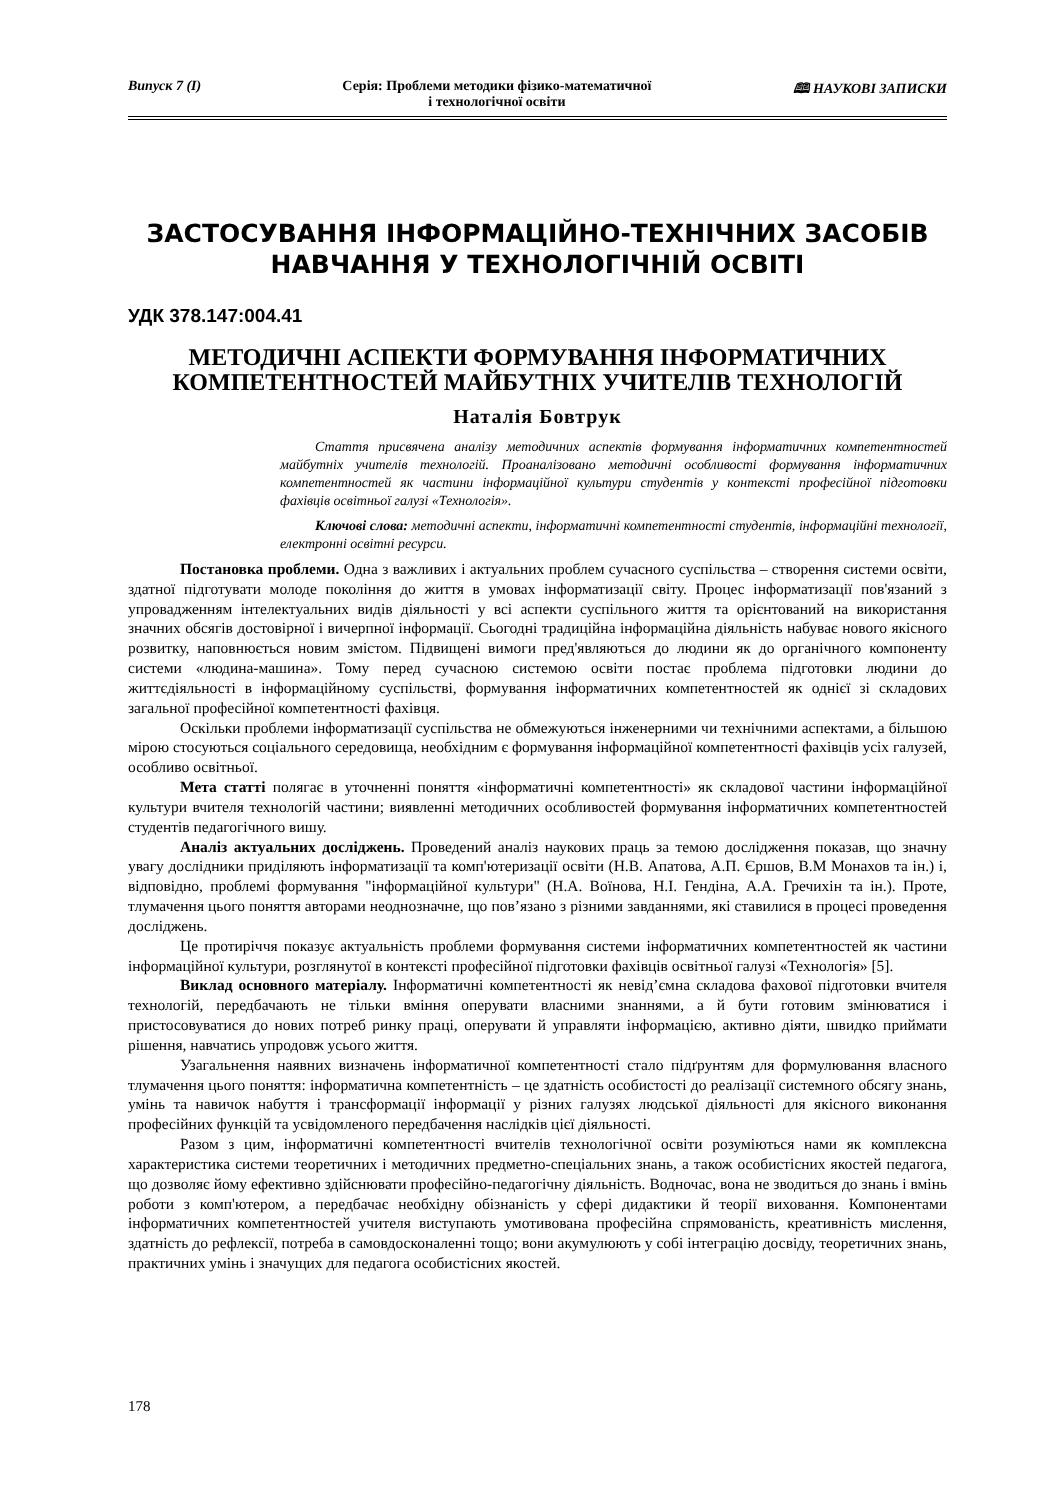Випуск 7 (І) Серія: Проблеми методики фізико-математичної
і технологічної освіти 🕮 НАУКОВІ ЗАПИСКИ
ЗАСТОСУВАННЯ ІНФОРМАЦІЙНО-ТЕХНІЧНИХ ЗАСОБІВ
НАВЧАННЯ У ТЕХНОЛОГІЧНІЙ ОСВІТІ
УДК 378.147:004.41
МЕТОДИЧНІ АСПЕКТИ ФОРМУВАННЯ ІНФОРМАТИЧНИХ КОМПЕТЕНТНОСТЕЙ МАЙБУТНІХ УЧИТЕЛІВ ТЕХНОЛОГІЙ
Наталія Бовтрук
Стаття присвячена аналізу методичних аспектів формування інформатичних компетентностей майбутніх учителів технологій. Проаналізовано методичні особливості формування інформатичних компетентностей як частини інформаційної культури студентів у контексті професійної підготовки фахівців освітньої галузі «Технологія».
Ключові слова: методичні аспекти, інформатичні компетентності студентів, інформаційні технології, електронні освітні ресурси.
Постановка проблеми. Одна з важливих і актуальних проблем сучасного суспільства – створення системи освіти, здатної підготувати молоде покоління до життя в умовах інформатизації світу. Процес інформатизації пов'язаний з упровадженням інтелектуальних видів діяльності у всі аспекти суспільного життя та орієнтований на використання значних обсягів достовірної і вичерпної інформації. Сьогодні традиційна інформаційна діяльність набуває нового якісного розвитку, наповнюється новим змістом. Підвищені вимоги пред'являються до людини як до органічного компоненту системи «людина-машина». Тому перед сучасною системою освіти постає проблема підготовки людини до життєдіяльності в інформаційному суспільстві, формування інформатичних компетентностей як однієї зі складових загальної професійної компетентності фахівця.
Оскільки проблеми інформатизації суспільства не обмежуються інженерними чи технічними аспектами, а більшою мірою стосуються соціального середовища, необхідним є формування інформаційної компетентності фахівців усіх галузей, особливо освітньої.
Мета статті полягає в уточненні поняття «інформатичні компетентності» як складової частини інформаційної культури вчителя технологій частини; виявленні методичних особливостей формування інформатичних компетентностей студентів педагогічного вишу.
Аналіз актуальних досліджень. Проведений аналіз наукових праць за темою дослідження показав, що значну увагу дослідники приділяють інформатизації та комп'ютеризації освіти (Н.В. Апатова, А.П. Єршов, В.М Монахов та ін.) і, відповідно, проблемі формування "інформаційної культури" (Н.А. Воїнова, Н.І. Гендіна, А.А. Гречихін та ін.). Проте, тлумачення цього поняття авторами неоднозначне, що пов’язано з різними завданнями, які ставилися в процесі проведення досліджень.
Це протиріччя показує актуальність проблеми формування системи інформатичних компетентностей як частини інформаційної культури, розглянутої в контексті професійної підготовки фахівців освітньої галузі «Технологія» [5].
Виклад основного матеріалу. Інформатичні компетентності як невід’ємна складова фахової підготовки вчителя технологій, передбачають не тільки вміння оперувати власними знаннями, а й бути готовим змінюватися і пристосовуватися до нових потреб ринку праці, оперувати й управляти інформацією, активно діяти, швидко приймати рішення, навчатись упродовж усього життя.
Узагальнення наявних визначень інформатичної компетентності стало підґрунтям для формулювання власного тлумачення цього поняття: інформатична компетентність – це здатність особистості до реалізації системного обсягу знань, умінь та навичок набуття і трансформації інформації у різних галузях людської діяльності для якісного виконання професійних функцій та усвідомленого передбачення наслідків цієї діяльності.
Разом з цим, інформатичні компетентності вчителів технологічної освіти розуміються нами як комплексна характеристика системи теоретичних і методичних предметно-спеціальних знань, а також особистісних якостей педагога, що дозволяє йому ефективно здійснювати професійно-педагогічну діяльність. Водночас, вона не зводиться до знань і вмінь роботи з комп'ютером, а передбачає необхідну обізнаність у сфері дидактики й теорії виховання. Компонентами інформатичних компетентностей учителя виступають умотивована професійна спрямованість, креативність мислення, здатність до рефлексії, потреба в самовдосконаленні тощо; вони акумулюють у собі інтеграцію досвіду, теоретичних знань, практичних умінь і значущих для педагога особистісних якостей.
178